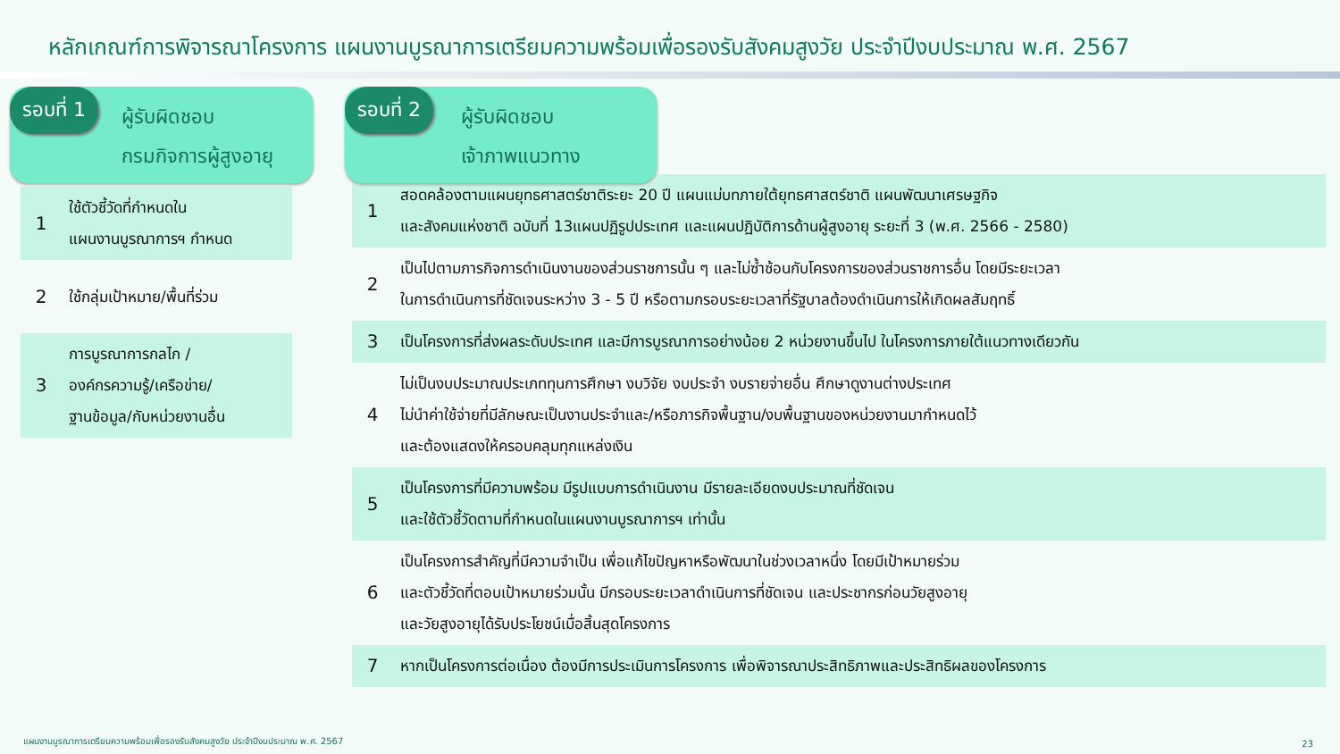หลักเกณฑ์การพิจารณาโครงการ แผนงานบูรณาการเตรียมความพร้อมเพื่อรองรับสังคมสูงวัย ประจำปีงบประมาณ พ.ศ. 2567
รอบที่ 1
ผู้รับผิดชอบ
กรมกิจการผู้สูงอายุ
| 1 | ใช้ตัวชี้วัดที่กำหนดใน แผนงานบูรณาการฯ กำหนด |
| 2 | ใช้กลุ่มเป้าหมาย/พื้นที่ร่วม |
| 3 | การบูรณาการกลไก / องค์กรความรู้/เครือข่าย/ ฐานข้อมูล/กับหน่วยงานอื่น |
รอบที่ 2
ผู้รับผิดชอบ
เจ้าภาพแนวทาง
| 1 | สอดคล้องตามแผนยุทธศาสตร์ชาติระยะ 20 ปี แผนแม่บทภายใต้ยุทธศาสตร์ชาติ แผนพัฒนาเศรษฐกิจ และสังคมแห่งชาติ ฉบับที่ 13แผนปฏิรูปประเทศ และแผนปฏิบัติการด้านผู้สูงอายุ ระยะที่ 3 (พ.ศ. 2566 - 2580) |
| 2 | เป็นไปตามภารกิจการดำเนินงานของส่วนราชการนั้น ๆ และไม่ซ้ำซ้อนกับโครงการของส่วนราชการอื่น โดยมีระยะเวลา ในการดำเนินการที่ชัดเจนระหว่าง 3 - 5 ปี หรือตามกรอบระยะเวลาที่รัฐบาลต้องดำเนินการให้เกิดผลสัมฤทธิ์ |
| 3 | เป็นโครงการที่ส่งผลระดับประเทศ และมีการบูรณาการอย่างน้อย 2 หน่วยงานขึ้นไป ในโครงการภายใต้แนวทางเดียวกัน |
| 4 | ไม่เป็นงบประมาณประเภททุนการศึกษา งบวิจัย งบประจำ งบรายจ่ายอื่น ศึกษาดูงานต่างประเทศ ไม่นำค่าใช้จ่ายที่มีลักษณะเป็นงานประจำและ/หรือภารกิจพื้นฐาน/งบพื้นฐานของหน่วยงานมากำหนดไว้ และต้องแสดงให้ครอบคลุมทุกแหล่งเงิน |
| 5 | เป็นโครงการที่มีความพร้อม มีรูปแบบการดำเนินงาน มีรายละเอียดงบประมาณที่ชัดเจน และใช้ตัวชี้วัดตามที่กำหนดในแผนงานบูรณาการฯ เท่านั้น |
| 6 | เป็นโครงการสำคัญที่มีความจำเป็น เพื่อแก้ไขปัญหาหรือพัฒนาในช่วงเวลาหนึ่ง โดยมีเป้าหมายร่วม และตัวชี้วัดที่ตอบเป้าหมายร่วมนั้น มีกรอบระยะเวลาดำเนินการที่ชัดเจน และประชากรก่อนวัยสูงอายุ และวัยสูงอายุได้รับประโยชน์เมื่อสิ้นสุดโครงการ |
| 7 | หากเป็นโครงการต่อเนื่อง ต้องมีการประเมินการโครงการ เพื่อพิจารณาประสิทธิภาพและประสิทธิผลของโครงการ |
แผนงานบูรณาการเตรียมความพร้อมเพื่อรองรับสังคมสูงวัย ประจำปีงบประมาณ พ.ศ. 2567
23